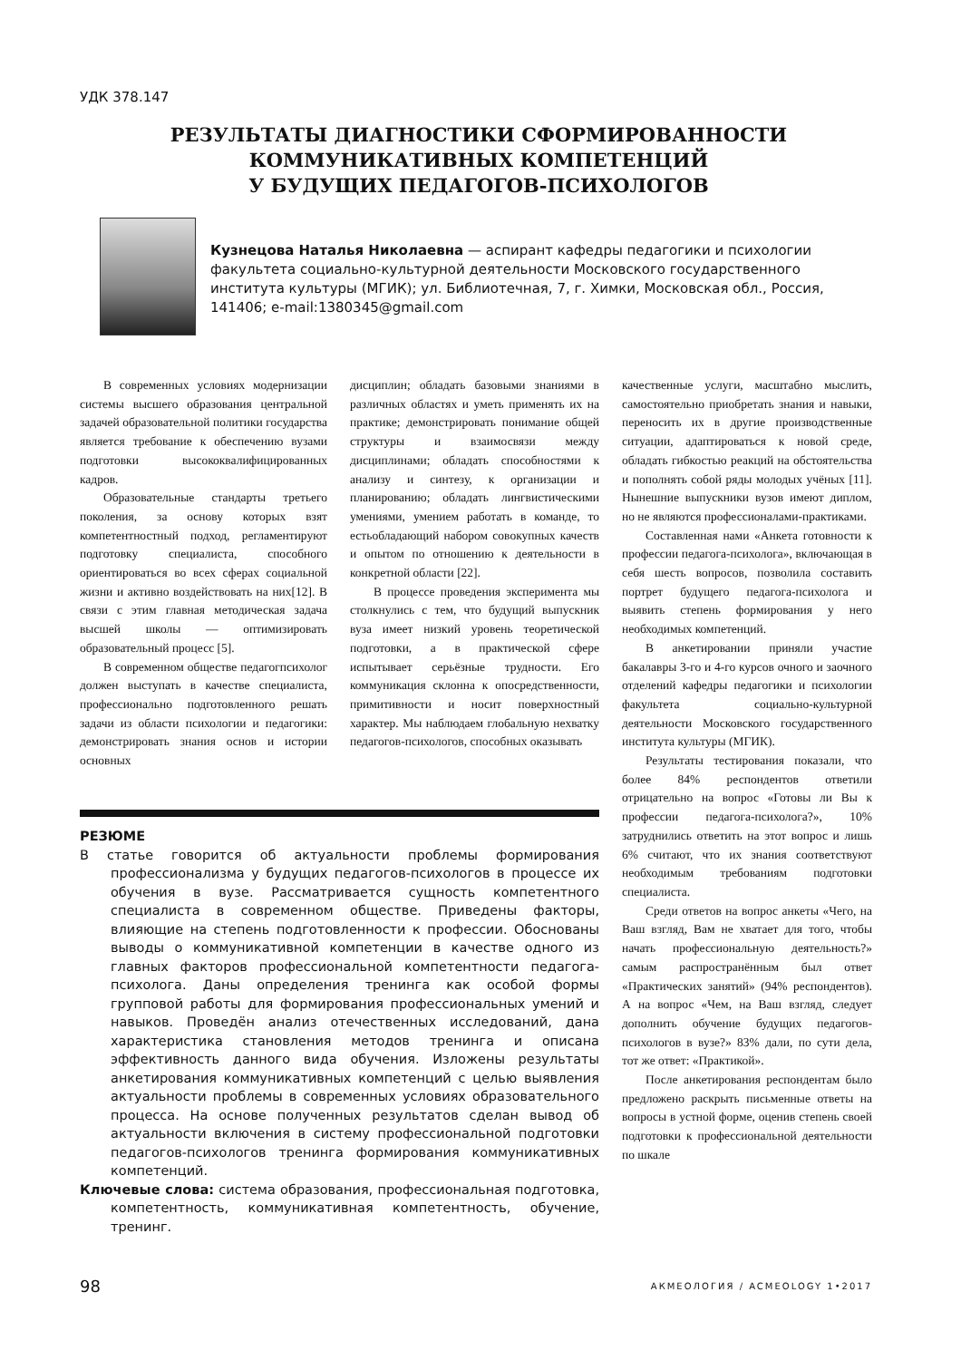УДК 378.147
РЕЗУЛЬТАТЫ ДИАГНОСТИКИ СФОРМИРОВАННОСТИ
КОММУНИКАТИВНЫХ КОМПЕТЕНЦИЙ
У БУДУЩИХ ПЕДАГОГОВ-ПСИХОЛОГОВ
Кузнецова Наталья Николаевна — аспирант кафедры педагогики и психологии факультета социально-культурной деятельности Московского государственного института культуры (МГИК); ул. Библиотечная, 7, г. Химки, Московская обл., Россия, 141406; e-mail:1380345@gmail.com
В современных условиях модернизации системы высшего образования центральной задачей образовательной политики государства является требование к обеспечению вузами подготовки высококвалифицированных кадров.
Образовательные стандарты третьего поколения, за основу которых взят компетентностный подход, регламентируют подготовку специалиста, способного ориентироваться во всех сферах социальной жизни и активно воздействовать на них[12]. В связи с этим главная методическая задача высшей школы — оптимизировать образовательный процесс [5].
В современном обществе педагогпсихолог должен выступать в качестве специалиста, профессионально подготовленного решать задачи из области психологии и педагогики: демонстрировать знания основ и истории основных
дисциплин; обладать базовыми знаниями в различных областях и уметь применять их на практике; демонстрировать понимание общей структуры и взаимосвязи между дисциплинами; обладать способностями к анализу и синтезу, к организации и планированию; обладать лингвистическими умениями, умением работать в команде, то естьобладающий набором совокупных качеств и опытом по отношению к деятельности в конкретной области [22].
В процессе проведения эксперимента мы столкнулись с тем, что будущий выпускник вуза имеет низкий уровень теоретической подготовки, а в практической сфере испытывает серьёзные трудности. Его коммуникация склонна к опосредственности, примитивности и носит поверхностный характер. Мы наблюдаем глобальную нехватку педагогов-психологов, способных оказывать
качественные услуги, масштабно мыслить, самостоятельно приобретать знания и навыки, переносить их в другие производственные ситуации, адаптироваться к новой среде, обладать гибкостью реакций на обстоятельства и пополнять собой ряды молодых учёных [11]. Нынешние выпускники вузов имеют диплом, но не являются профессионалами-практиками.
Составленная нами «Анкета готовности к профессии педагога-психолога», включающая в себя шесть вопросов, позволила составить портрет будущего педагога-психолога и выявить степень формирования у него необходимых компетенций.
В анкетировании приняли участие бакалавры 3-го и 4-го курсов очного и заочного отделений кафедры педагогики и психологии факультета социально-культурной деятельности Московского государственного института культуры (МГИК).
Результаты тестирования показали, что более 84% респондентов ответили отрицательно на вопрос «Готовы ли Вы к профессии педагога-психолога?», 10% затруднились ответить на этот вопрос и лишь 6% считают, что их знания соответствуют необходимым требованиям подготовки специалиста.
Среди ответов на вопрос анкеты «Чего, на Ваш взгляд, Вам не хватает для того, чтобы начать профессиональную деятельность?» самым распространённым был ответ «Практических занятий» (94% респондентов). А на вопрос «Чем, на Ваш взгляд, следует дополнить обучение будущих педагогов-психологов в вузе?» 83% дали, по сути дела, тот же ответ: «Практикой».
После анкетирования респондентам было предложено раскрыть письменные ответы на вопросы в устной форме, оценив степень своей подготовки к профессиональной деятельности по шкале
РЕЗЮМЕ
В статье говорится об актуальности проблемы формирования профессионализма у будущих педагогов-психологов в процессе их обучения в вузе. Рассматривается сущность компетентного специалиста в современном обществе. Приведены факторы, влияющие на степень подготовленности к профессии. Обоснованы выводы о коммуникативной компетенции в качестве одного из главных факторов профессиональной компетентности педагога-психолога. Даны определения тренинга как особой формы групповой работы для формирования профессиональных умений и навыков. Проведён анализ отечественных исследований, дана характеристика становления методов тренинга и описана эффективность данного вида обучения. Изложены результаты анкетирования коммуникативных компетенций с целью выявления актуальности проблемы в современных условиях образовательного процесса. На основе полученных результатов сделан вывод об актуальности включения в систему профессиональной подготовки педагогов-психологов тренинга формирования коммуникативных компетенций.
Ключевые слова: система образования, профессиональная подготовка, компетентность, коммуникативная компетентность, обучение, тренинг.
98 АКМЕОЛОГИЯ / ACMEOLOGY 1•2017